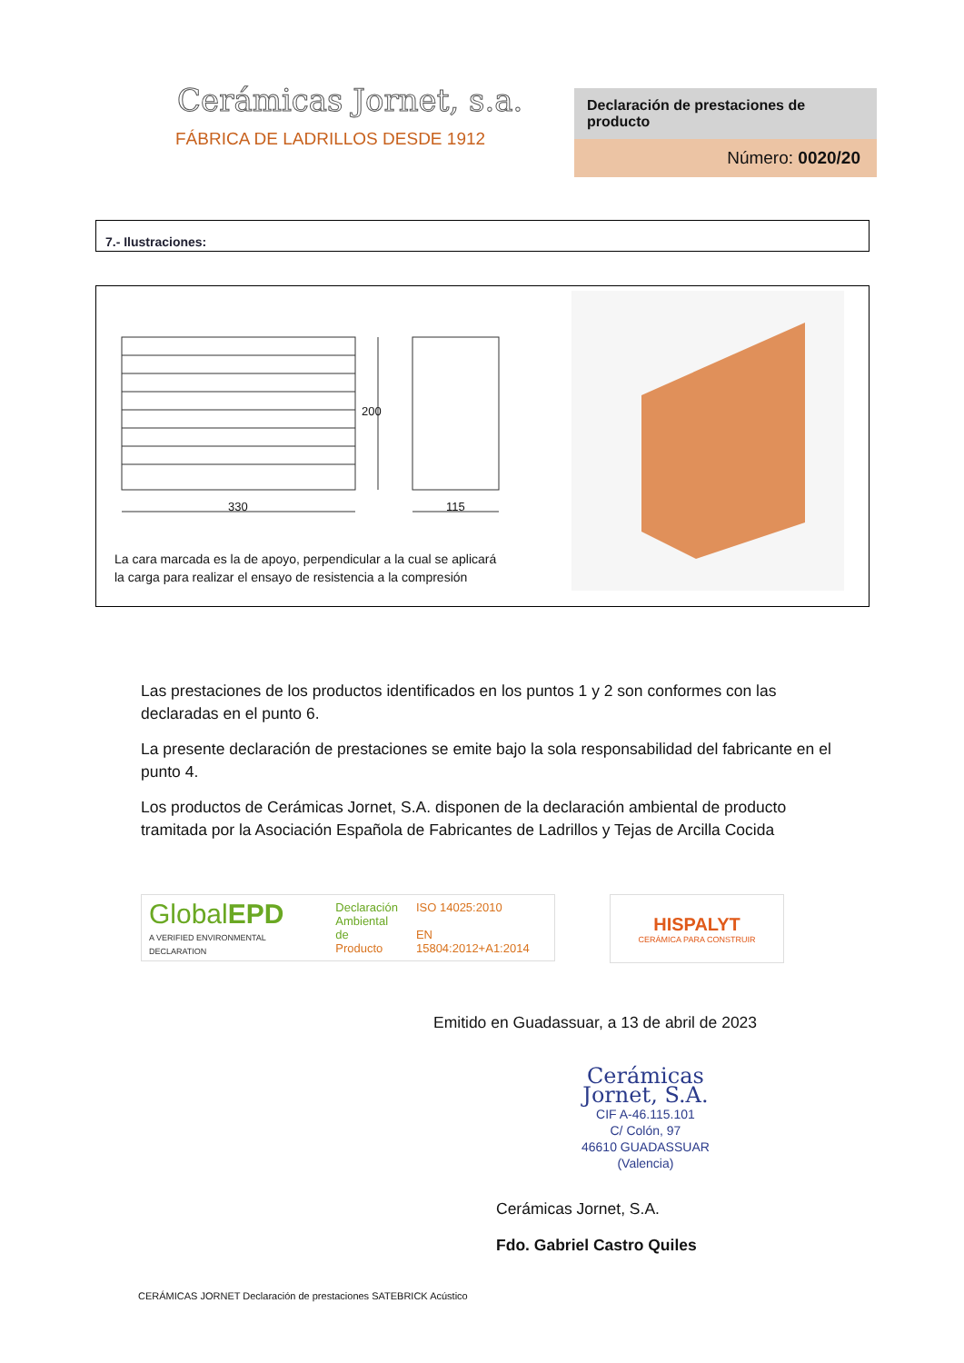Cerámicas Jornet, s.a.
FÁBRICA DE LADRILLOS DESDE 1912
Declaración de prestaciones de producto
Número: 0020/20
7.- Ilustraciones:
330 115
200
La cara marcada es la de apoyo, perpendicular a la cual se aplicará
la carga para realizar el ensayo de resistencia a la compresión
Las prestaciones de los productos identificados en los puntos 1 y 2 son conformes con las declaradas en el punto 6.
La presente declaración de prestaciones se emite bajo la sola responsabilidad del fabricante en el punto 4.
Los productos de Cerámicas Jornet, S.A. disponen de la declaración ambiental de producto tramitada por la Asociación Española de Fabricantes de Ladrillos y Tejas de Arcilla Cocida
GlobalEPD
A VERIFIED ENVIRONMENTAL DECLARATION
Declaración
Ambiental de
Producto
ISO 14025:2010
EN 15804:2012+A1:2014
HISPALYT
CERÁMICA PARA CONSTRUIR
Emitido en Guadassuar, a 13 de abril de 2023
Cerámicas
Jornet, S.A.
CIF A-46.115.101
C/ Colón, 97
46610 GUADASSUAR
(Valencia)
Cerámicas Jornet, S.A.
Fdo. Gabriel Castro Quiles
CERÁMICAS JORNET Declaración de prestaciones SATEBRICK Acústico